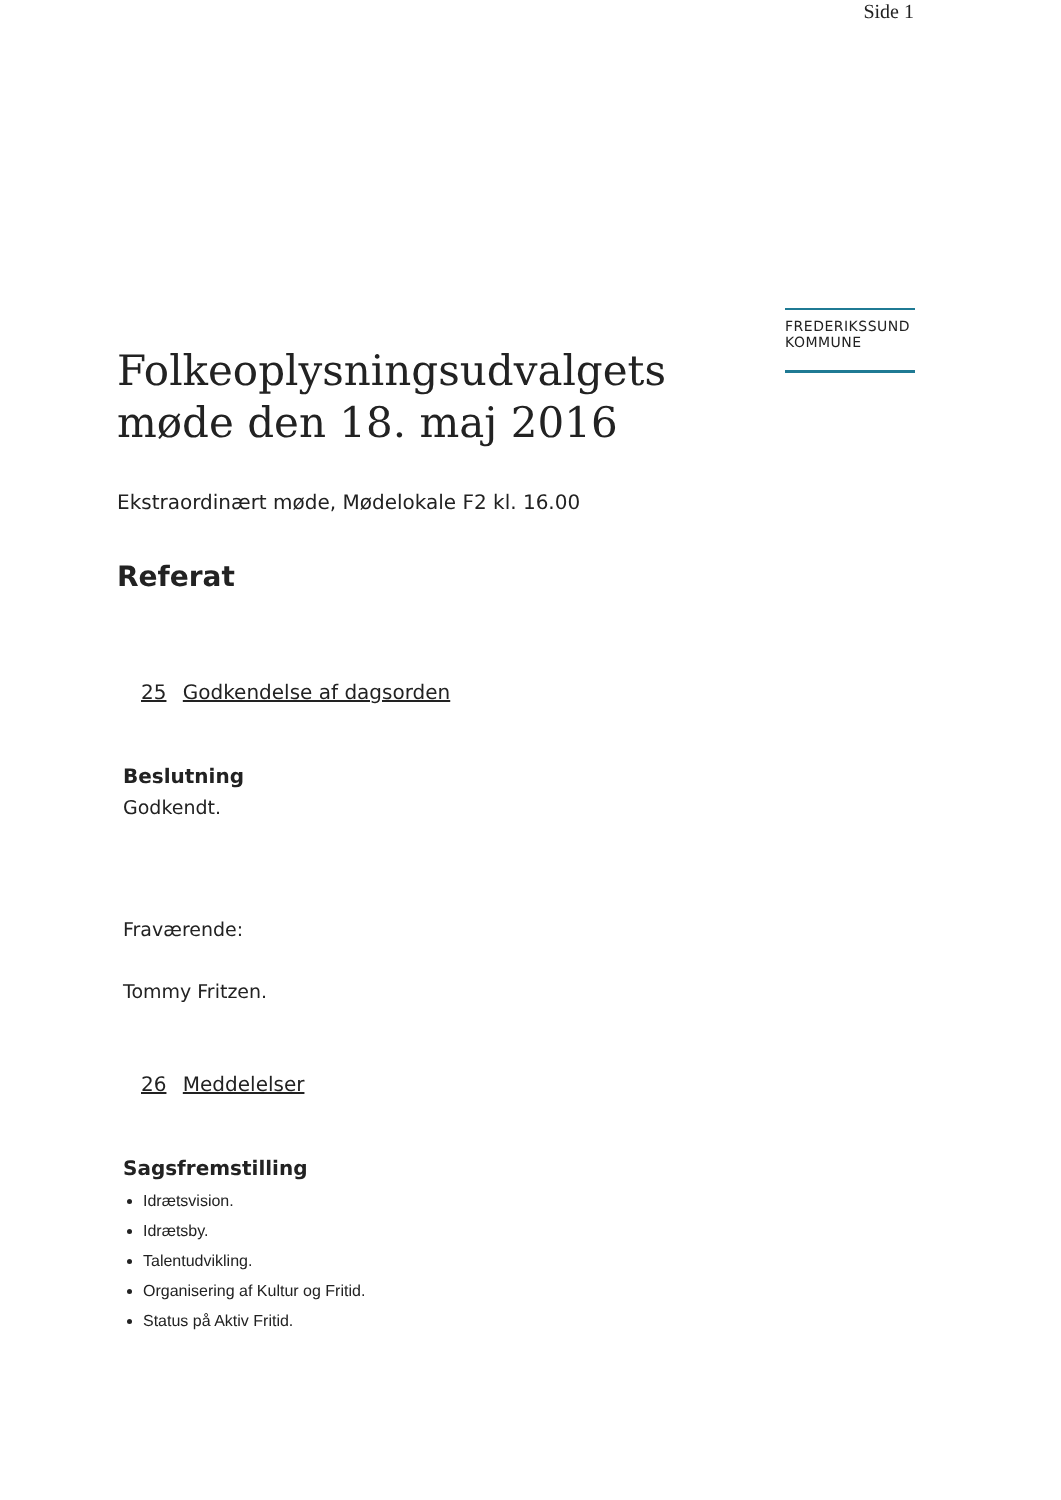Side 1
FREDERIKSSUND
KOMMUNE
Folkeoplysningsudvalgets
møde den 18. maj 2016
Ekstraordinært møde, Mødelokale F2 kl. 16.00
Referat
25 Godkendelse af dagsorden
Beslutning
Godkendt.
Fraværende:
Tommy Fritzen.
26 Meddelelser
Sagsfremstilling
Idrætsvision.
Idrætsby.
Talentudvikling.
Organisering af Kultur og Fritid.
Status på Aktiv Fritid.